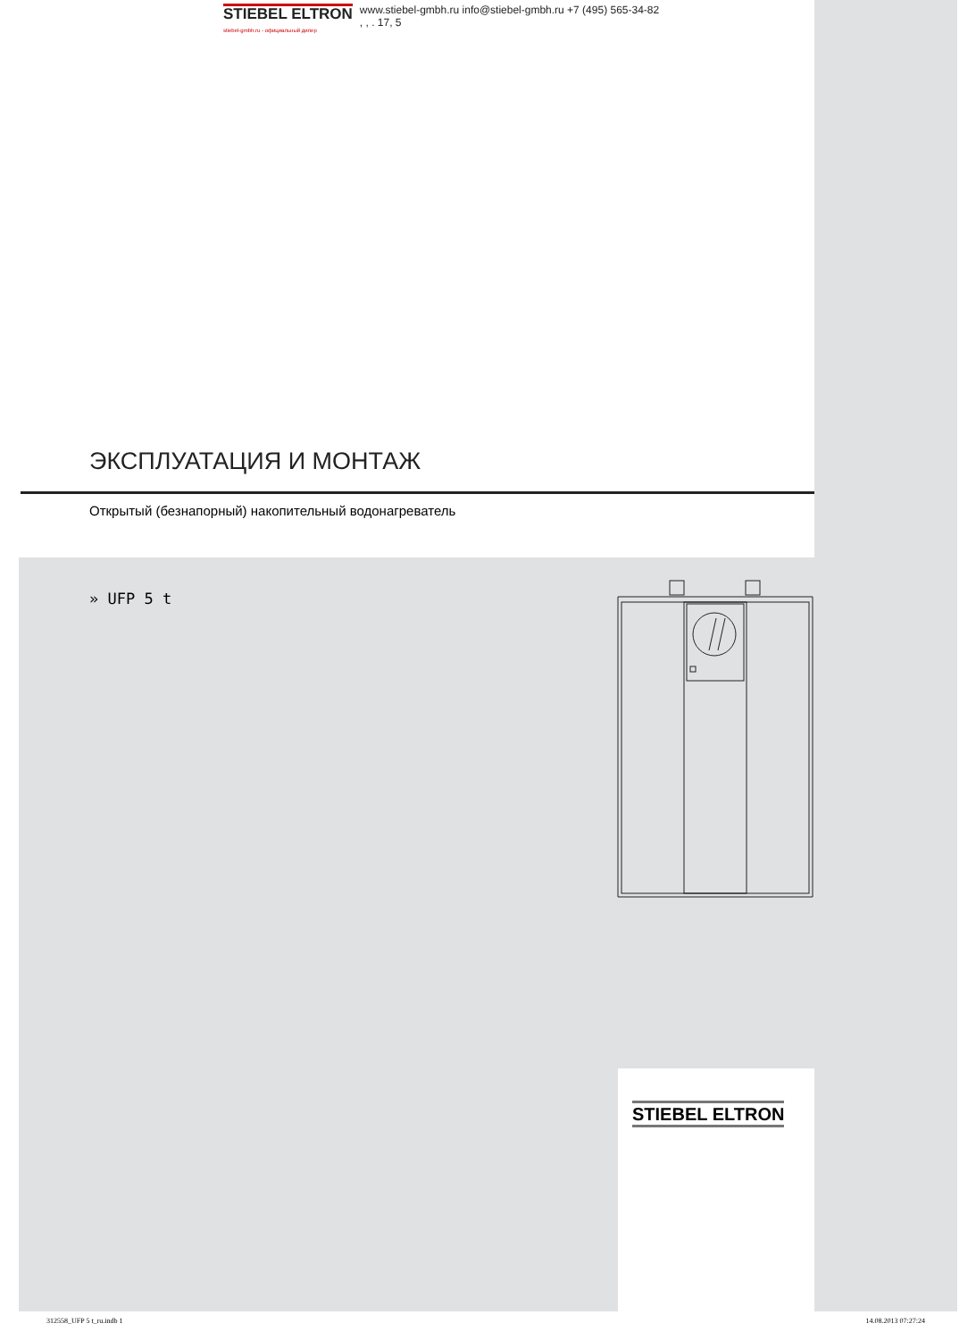STIEBEL ELTRON
stiebel-gmbh.ru - официальный дилер
www.stiebel-gmbh.ru info@stiebel-gmbh.ru +7 (495) 565-34-82
, , . 17, 5
ЭКСПЛУАТАЦИЯ И МОНТАЖ
Открытый (безнапорный) накопительный водонагреватель
» UFP 5 t
STIEBEL ELTRON
312558_UFP 5 t_ru.indb 1 14.08.2013 07:27:24